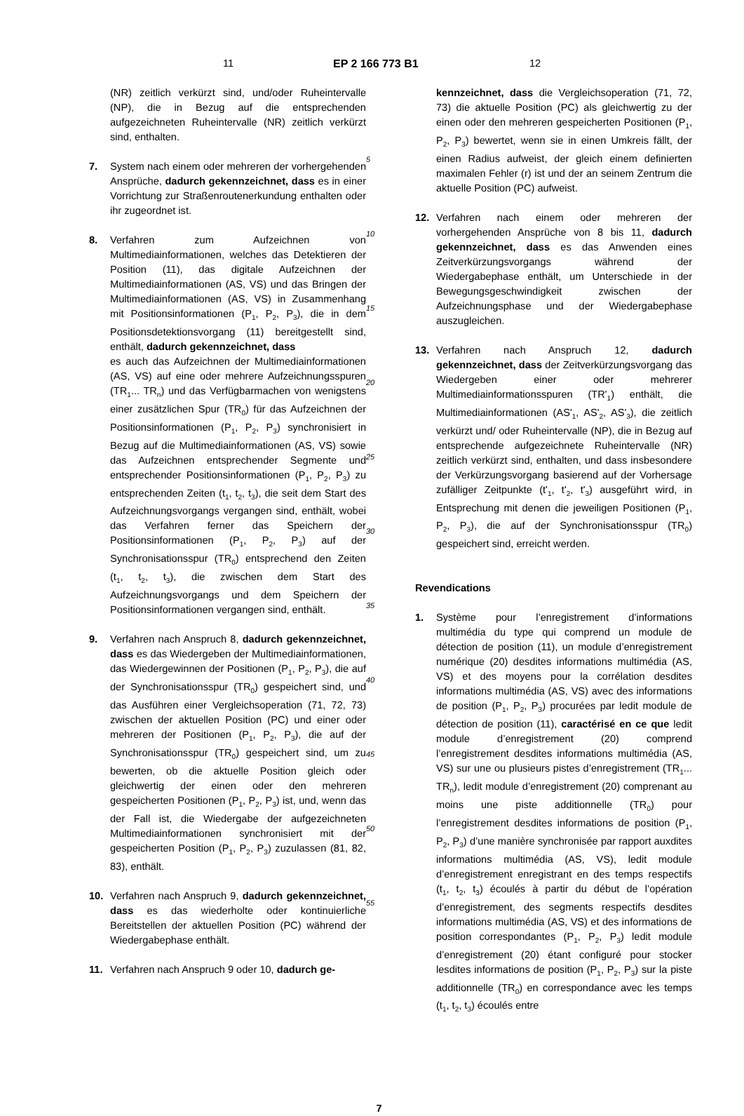11 EP 2 166 773 B1 12
(NR) zeitlich verkürzt sind, und/oder Ruheintervalle (NP), die in Bezug auf die entsprechenden aufgezeichneten Ruheintervalle (NR) zeitlich verkürzt sind, enthalten.
7. System nach einem oder mehreren der vorhergehenden Ansprüche, dadurch gekennzeichnet, dass es in einer Vorrichtung zur Straßenroutenerkundung enthalten oder ihr zugeordnet ist.
8. Verfahren zum Aufzeichnen von Multimediainformationen, welches das Detektieren der Position (11), das digitale Aufzeichnen der Multimediainformationen (AS, VS) und das Bringen der Multimediainformationen (AS, VS) in Zusammenhang mit Positionsinformationen (P<sub>1</sub>, P<sub>2</sub>, P<sub>3</sub>), die in dem Positionsdetektionsvorgang (11) bereitgestellt sind, enthält, dadurch gekennzeichnet, dass
es auch das Aufzeichnen der Multimediainformationen (AS, VS) auf eine oder mehrere Aufzeichnungsspuren (TR<sub>1</sub>... TR<sub>n</sub>) und das Verfügbarmachen von wenigstens einer zusätzlichen Spur (TR<sub>0</sub>) für das Aufzeichnen der Positionsinformationen (P<sub>1</sub>, P<sub>2</sub>, P<sub>3</sub>) synchronisiert in Bezug auf die Multimediainformationen (AS, VS) sowie das Aufzeichnen entsprechender Segmente und entsprechender Positionsinformationen (P<sub>1</sub>, P<sub>2</sub>, P<sub>3</sub>) zu entsprechenden Zeiten (t<sub>1</sub>, t<sub>2</sub>, t<sub>3</sub>), die seit dem Start des Aufzeichnungsvorgangs vergangen sind, enthält, wobei das Verfahren ferner das Speichern der Positionsinformationen (P<sub>1</sub>, P<sub>2</sub>, P<sub>3</sub>) auf der Synchronisationsspur (TR<sub>0</sub>) entsprechend den Zeiten (t<sub>1</sub>, t<sub>2</sub>, t<sub>3</sub>), die zwischen dem Start des Aufzeichnungsvorgangs und dem Speichern der Positionsinformationen vergangen sind, enthält.
9. Verfahren nach Anspruch 8, dadurch gekennzeichnet, dass es das Wiedergeben der Multimediainformationen, das Wiedergewinnen der Positionen (P<sub>1</sub>, P<sub>2</sub>, P<sub>3</sub>), die auf der Synchronisationsspur (TR<sub>0</sub>) gespeichert sind, und das Ausführen einer Vergleichsoperation (71, 72, 73) zwischen der aktuellen Position (PC) und einer oder mehreren der Positionen (P<sub>1</sub>, P<sub>2</sub>, P<sub>3</sub>), die auf der Synchronisationsspur (TR<sub>0</sub>) gespeichert sind, um zu bewerten, ob die aktuelle Position gleich oder gleichwertig der einen oder den mehreren gespeicherten Positionen (P<sub>1</sub>, P<sub>2</sub>, P<sub>3</sub>) ist, und, wenn das der Fall ist, die Wiedergabe der aufgezeichneten Multimediainformationen synchronisiert mit der gespeicherten Position (P<sub>1</sub>, P<sub>2</sub>, P<sub>3</sub>) zuzulassen (81, 82, 83), enthält.
10. Verfahren nach Anspruch 9, dadurch gekennzeichnet, dass es das wiederholte oder kontinuierliche Bereitstellen der aktuellen Position (PC) während der Wiedergabephase enthält.
11. Verfahren nach Anspruch 9 oder 10, dadurch ge-
5
10
15
20
25
30
35
40
45
50
55
kennzeichnet, dass die Vergleichsoperation (71, 72, 73) die aktuelle Position (PC) als gleichwertig zu der einen oder den mehreren gespeicherten Positionen (P<sub>1</sub>, P<sub>2</sub>, P<sub>3</sub>) bewertet, wenn sie in einen Umkreis fällt, der einen Radius aufweist, der gleich einem definierten maximalen Fehler (r) ist und der an seinem Zentrum die aktuelle Position (PC) aufweist.
12. Verfahren nach einem oder mehreren der vorhergehenden Ansprüche von 8 bis 11, dadurch gekennzeichnet, dass es das Anwenden eines Zeitverkürzungsvorgangs während der Wiedergabephase enthält, um Unterschiede in der Bewegungsgeschwindigkeit zwischen der Aufzeichnungsphase und der Wiedergabephase auszugleichen.
13. Verfahren nach Anspruch 12, dadurch gekennzeichnet, dass der Zeitverkürzungsvorgang das Wiedergeben einer oder mehrerer Multimediainformationsspuren (TR'<sub>1</sub>) enthält, die Multimediainformationen (AS'<sub>1</sub>, AS'<sub>2</sub>, AS'<sub>3</sub>), die zeitlich verkürzt und/ oder Ruheintervalle (NP), die in Bezug auf entsprechende aufgezeichnete Ruheintervalle (NR) zeitlich verkürzt sind, enthalten, und dass insbesondere der Verkürzungsvorgang basierend auf der Vorhersage zufälliger Zeitpunkte (t'<sub>1</sub>, t'<sub>2</sub>, t'<sub>3</sub>) ausgeführt wird, in Entsprechung mit denen die jeweiligen Positionen (P<sub>1</sub>, P<sub>2</sub>, P<sub>3</sub>), die auf der Synchronisationsspur (TR<sub>0</sub>) gespeichert sind, erreicht werden.
Revendications
1. Système pour l’enregistrement d’informations multimédia du type qui comprend un module de détection de position (11), un module d’enregistrement numérique (20) desdites informations multimédia (AS, VS) et des moyens pour la corrélation desdites informations multimédia (AS, VS) avec des informations de position (P<sub>1</sub>, P<sub>2</sub>, P<sub>3</sub>) procurées par ledit module de détection de position (11), caractérisé en ce que ledit module d’enregistrement (20) comprend l’enregistrement desdites informations multimédia (AS, VS) sur une ou plusieurs pistes d’enregistrement (TR<sub>1</sub>... TR<sub>n</sub>), ledit module d’enregistrement (20) comprenant au moins une piste additionnelle (TR<sub>0</sub>) pour l’enregistrement desdites informations de position (P<sub>1</sub>, P<sub>2</sub>, P<sub>3</sub>) d’une manière synchronisée par rapport auxdites informations multimédia (AS, VS), ledit module d’enregistrement enregistrant en des temps respectifs (t<sub>1</sub>, t<sub>2</sub>, t<sub>3</sub>) écoulés à partir du début de l’opération d’enregistrement, des segments respectifs desdites informations multimédia (AS, VS) et des informations de position correspondantes (P<sub>1</sub>, P<sub>2</sub>, P<sub>3</sub>) ledit module d’enregistrement (20) étant configuré pour stocker lesdites informations de position (P<sub>1</sub>, P<sub>2</sub>, P<sub>3</sub>) sur la piste additionnelle (TR<sub>0</sub>) en correspondance avec les temps (t<sub>1</sub>, t<sub>2</sub>, t<sub>3</sub>) écoulés entre
7